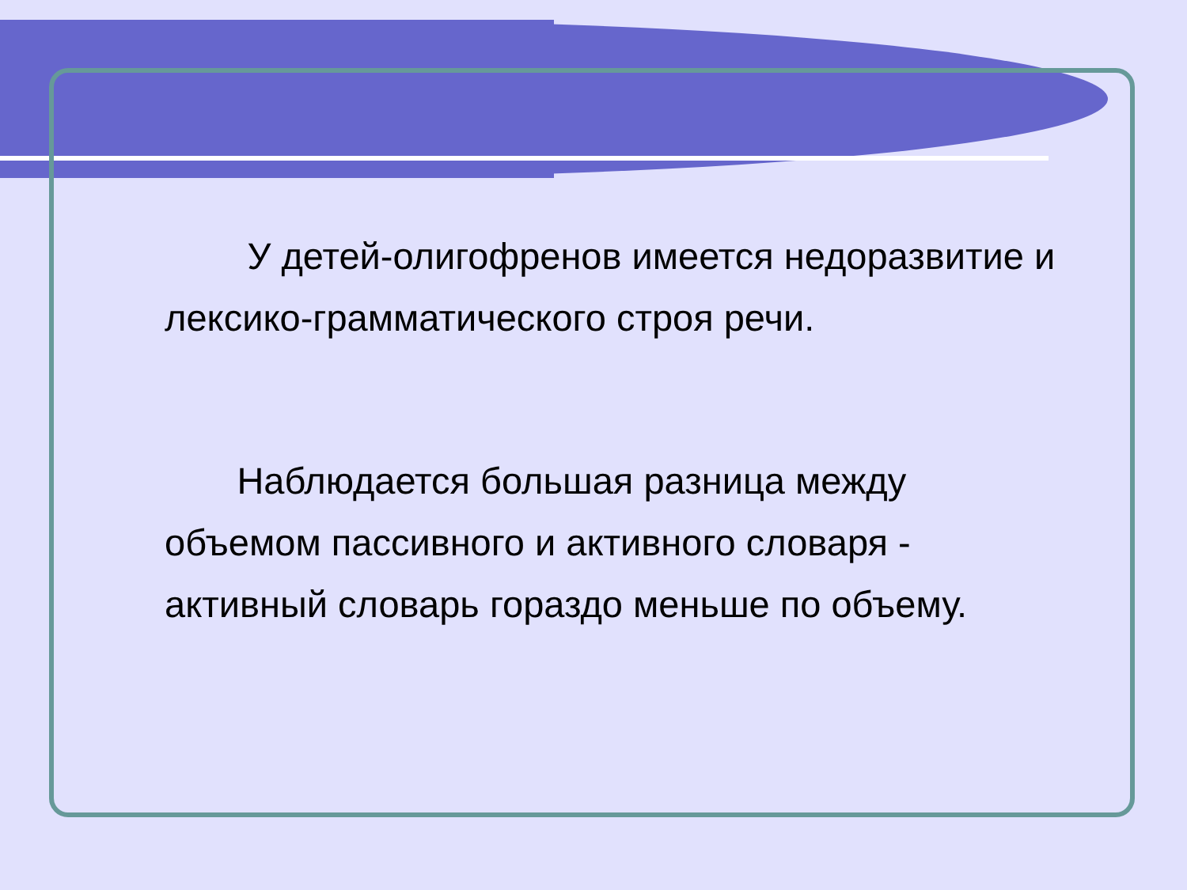У детей-олигофренов имеется недоразвитие и лексико-грамматического строя речи.
Наблюдается большая разница между объемом пассивного и активного словаря - активный словарь гораздо меньше по объему.